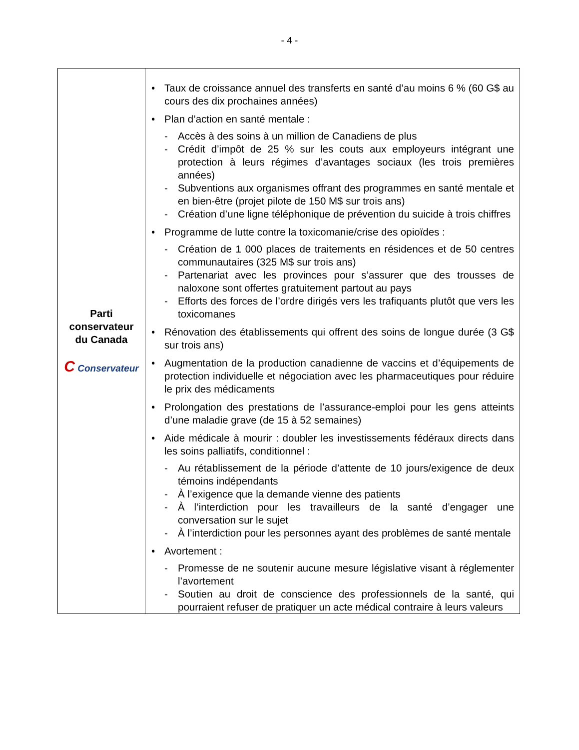- 4 -
| Parti conservateur du Canada C Conservateur | • Taux de croissance annuel des transferts en santé d’au moins 6 % (60 G$ au cours des dix prochaines années) • Plan d’action en santé mentale : - Accès à des soins à un million de Canadiens de plus - Crédit d’impôt de 25 % sur les couts aux employeurs intégrant une protection à leurs régimes d’avantages sociaux (les trois premières années) - Subventions aux organismes offrant des programmes en santé mentale et en bien-être (projet pilote de 150 M$ sur trois ans) - Création d’une ligne téléphonique de prévention du suicide à trois chiffres • Programme de lutte contre la toxicomanie/crise des opioïdes : - Création de 1 000 places de traitements en résidences et de 50 centres communautaires (325 M$ sur trois ans) - Partenariat avec les provinces pour s’assurer que des trousses de naloxone sont offertes gratuitement partout au pays - Efforts des forces de l’ordre dirigés vers les trafiquants plutôt que vers les toxicomanes • Rénovation des établissements qui offrent des soins de longue durée (3 G$ sur trois ans) • Augmentation de la production canadienne de vaccins et d’équipements de protection individuelle et négociation avec les pharmaceutiques pour réduire le prix des médicaments • Prolongation des prestations de l’assurance-emploi pour les gens atteints d’une maladie grave (de 15 à 52 semaines) • Aide médicale à mourir : doubler les investissements fédéraux directs dans les soins palliatifs, conditionnel : - Au rétablissement de la période d’attente de 10 jours/exigence de deux témoins indépendants - À l’exigence que la demande vienne des patients - À l’interdiction pour les travailleurs de la santé d’engager une conversation sur le sujet - À l’interdiction pour les personnes ayant des problèmes de santé mentale • Avortement : - Promesse de ne soutenir aucune mesure législative visant à réglementer l’avortement - Soutien au droit de conscience des professionnels de la santé, qui pourraient refuser de pratiquer un acte médical contraire à leurs valeurs |